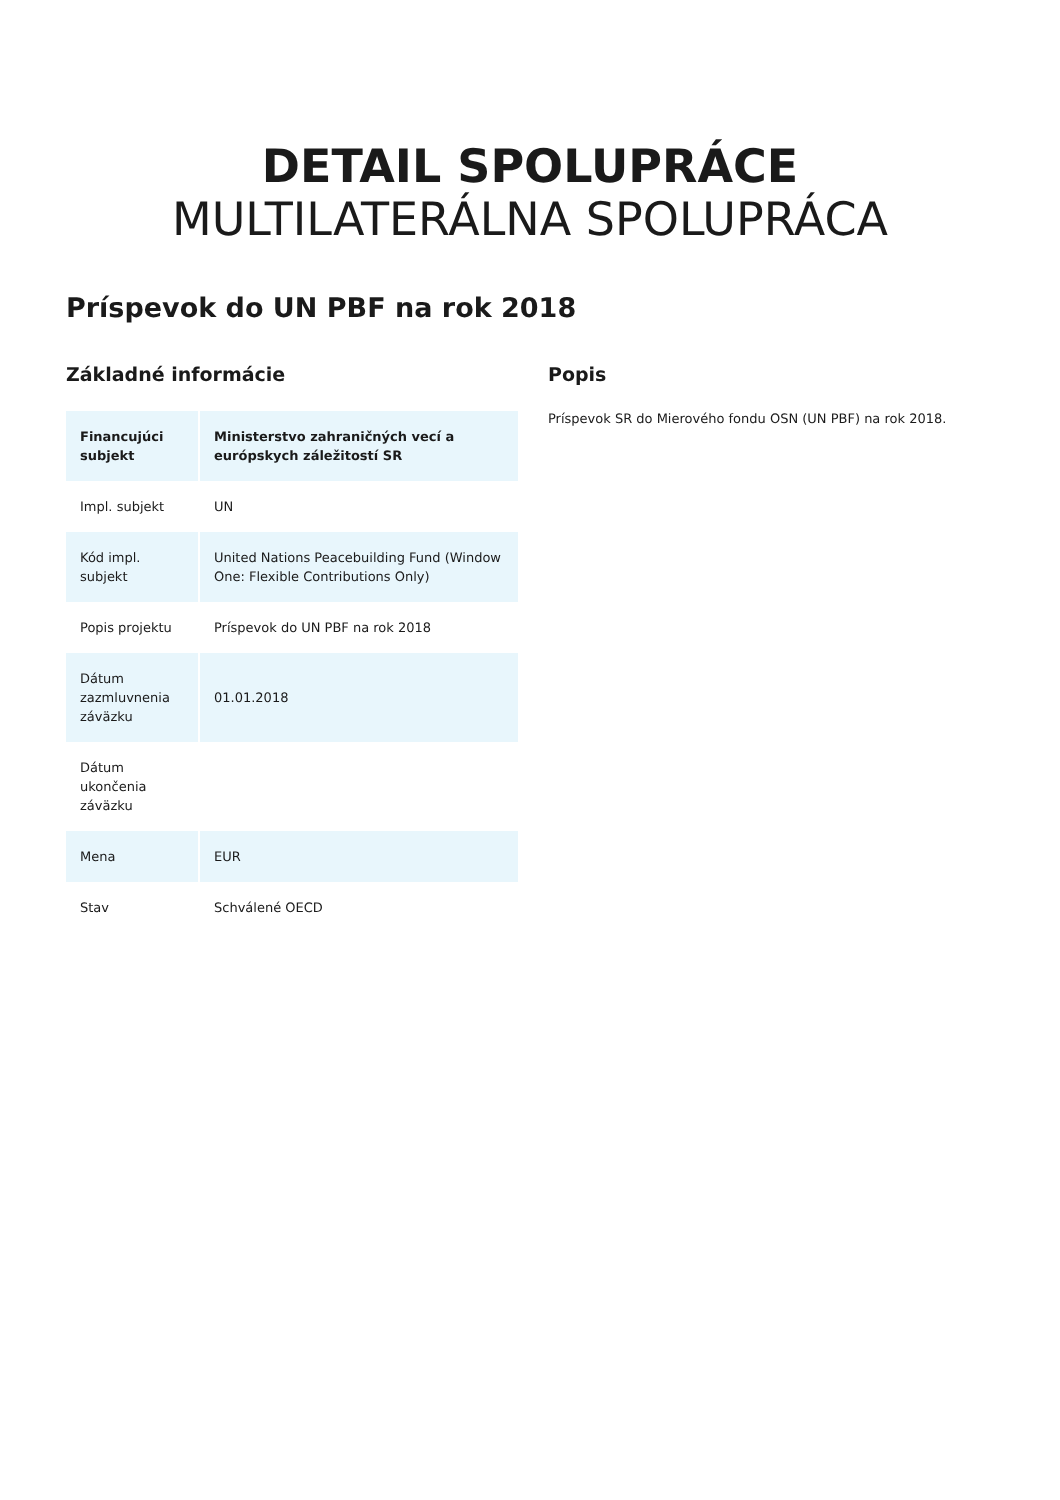DETAIL SPOLUPRÁCE
MULTILATERÁLNA SPOLUPRÁCA
Príspevok do UN PBF na rok 2018
Základné informácie
| Financujúci subjekt | Ministerstvo zahraničných vecí a európskych záležitostí SR |
| Impl. subjekt | UN |
| Kód impl. subjekt | United Nations Peacebuilding Fund (Window One: Flexible Contributions Only) |
| Popis projektu | Príspevok do UN PBF na rok 2018 |
| Dátum zazmluvnenia záväzku | 01.01.2018 |
| Dátum ukončenia záväzku | |
| Mena | EUR |
| Stav | Schválené OECD |
Popis
Príspevok SR do Mierového fondu OSN (UN PBF) na rok 2018.